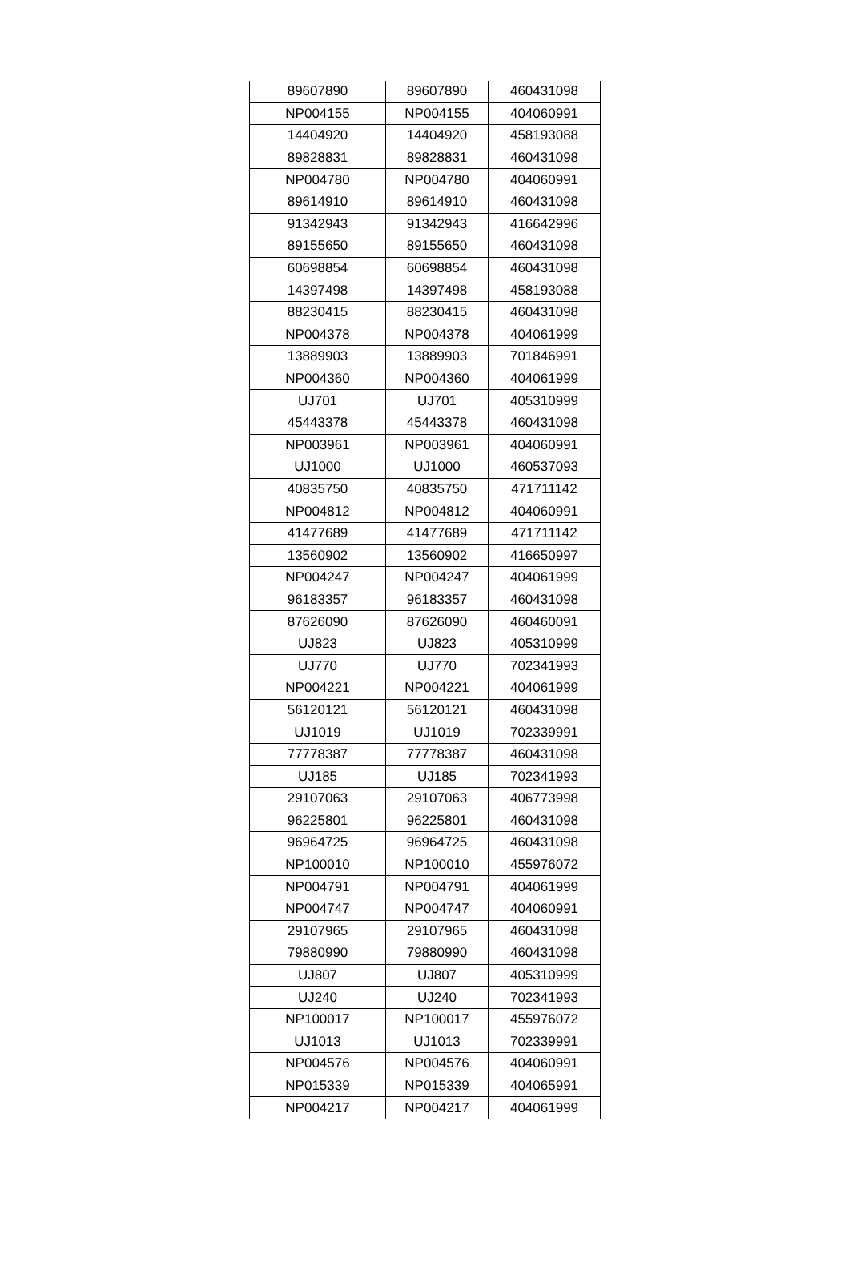| 89607890 | 89607890 | 460431098 |
| NP004155 | NP004155 | 404060991 |
| 14404920 | 14404920 | 458193088 |
| 89828831 | 89828831 | 460431098 |
| NP004780 | NP004780 | 404060991 |
| 89614910 | 89614910 | 460431098 |
| 91342943 | 91342943 | 416642996 |
| 89155650 | 89155650 | 460431098 |
| 60698854 | 60698854 | 460431098 |
| 14397498 | 14397498 | 458193088 |
| 88230415 | 88230415 | 460431098 |
| NP004378 | NP004378 | 404061999 |
| 13889903 | 13889903 | 701846991 |
| NP004360 | NP004360 | 404061999 |
| UJ701 | UJ701 | 405310999 |
| 45443378 | 45443378 | 460431098 |
| NP003961 | NP003961 | 404060991 |
| UJ1000 | UJ1000 | 460537093 |
| 40835750 | 40835750 | 471711142 |
| NP004812 | NP004812 | 404060991 |
| 41477689 | 41477689 | 471711142 |
| 13560902 | 13560902 | 416650997 |
| NP004247 | NP004247 | 404061999 |
| 96183357 | 96183357 | 460431098 |
| 87626090 | 87626090 | 460460091 |
| UJ823 | UJ823 | 405310999 |
| UJ770 | UJ770 | 702341993 |
| NP004221 | NP004221 | 404061999 |
| 56120121 | 56120121 | 460431098 |
| UJ1019 | UJ1019 | 702339991 |
| 77778387 | 77778387 | 460431098 |
| UJ185 | UJ185 | 702341993 |
| 29107063 | 29107063 | 406773998 |
| 96225801 | 96225801 | 460431098 |
| 96964725 | 96964725 | 460431098 |
| NP100010 | NP100010 | 455976072 |
| NP004791 | NP004791 | 404061999 |
| NP004747 | NP004747 | 404060991 |
| 29107965 | 29107965 | 460431098 |
| 79880990 | 79880990 | 460431098 |
| UJ807 | UJ807 | 405310999 |
| UJ240 | UJ240 | 702341993 |
| NP100017 | NP100017 | 455976072 |
| UJ1013 | UJ1013 | 702339991 |
| NP004576 | NP004576 | 404060991 |
| NP015339 | NP015339 | 404065991 |
| NP004217 | NP004217 | 404061999 |